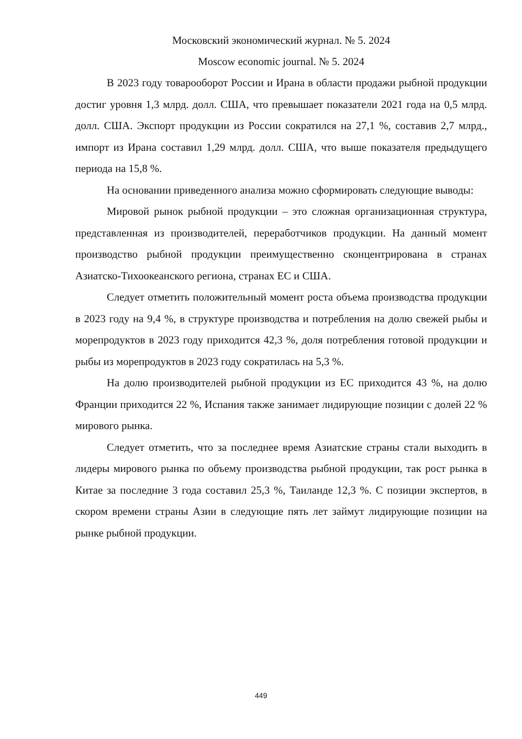Московский экономический журнал. № 5. 2024
Moscow economic journal. № 5. 2024
В 2023 году товарооборот России и Ирана в области продажи рыбной продукции достиг уровня 1,3 млрд. долл. США, что превышает показатели 2021 года на 0,5 млрд. долл. США. Экспорт продукции из России сократился на 27,1 %, составив 2,7 млрд., импорт из Ирана составил 1,29 млрд. долл. США, что выше показателя предыдущего периода на 15,8 %.
На основании приведенного анализа можно сформировать следующие выводы:
Мировой рынок рыбной продукции – это сложная организационная структура, представленная из производителей, переработчиков продукции. На данный момент производство рыбной продукции преимущественно сконцентрирована в странах Азиатско-Тихоокеанского региона, странах ЕС и США.
Следует отметить положительный момент роста объема производства продукции в 2023 году на 9,4 %, в структуре производства и потребления на долю свежей рыбы и морепродуктов в 2023 году приходится 42,3 %, доля потребления готовой продукции и рыбы из морепродуктов в 2023 году сократилась на 5,3 %.
На долю производителей рыбной продукции из ЕС приходится 43 %, на долю Франции приходится 22 %, Испания также занимает лидирующие позиции с долей 22 % мирового рынка.
Следует отметить, что за последнее время Азиатские страны стали выходить в лидеры мирового рынка по объему производства рыбной продукции, так рост рынка в Китае за последние 3 года составил 25,3 %, Таиланде 12,3 %. С позиции экспертов, в скором времени страны Азии в следующие пять лет займут лидирующие позиции на рынке рыбной продукции.
449